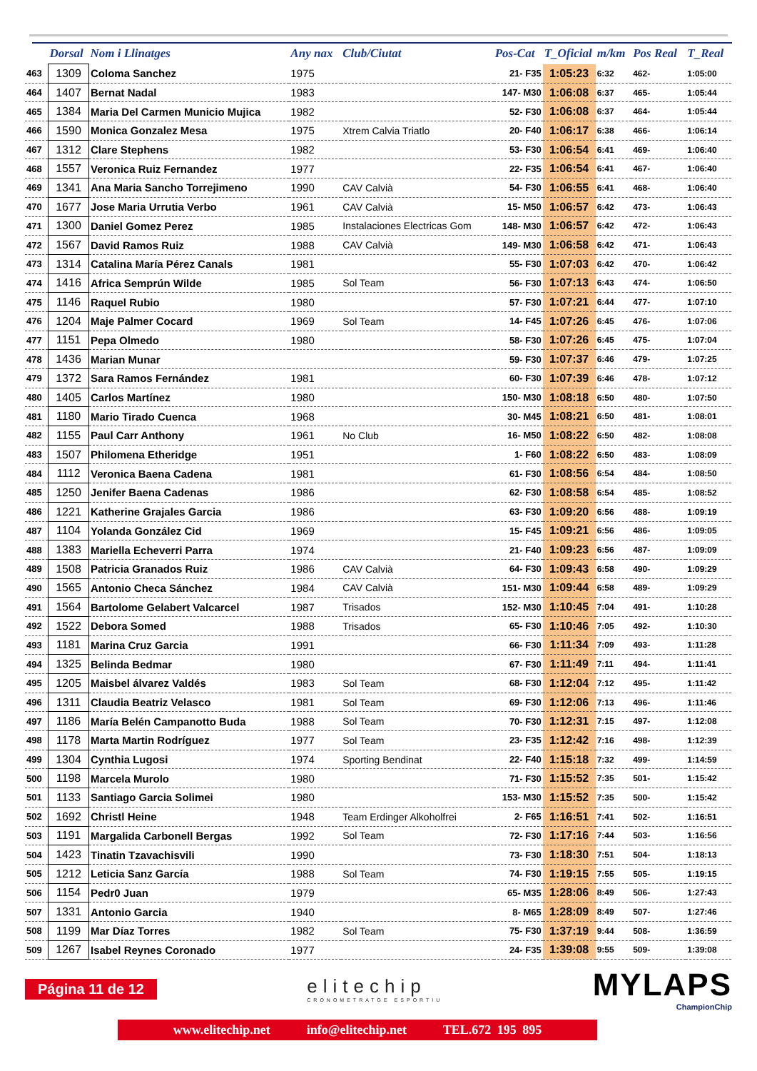| | Dorsal | Nom i Llinatges | Any nax | Club/Ciutat | Pos-Cat | T_Oficial | m/km | Pos Real | T_Real |
| --- | --- | --- | --- | --- | --- | --- | --- | --- | --- |
| 463 | 1309 | Coloma Sanchez | 1975 | | 21- F35 | 1:05:23 | 6:32 | 462- | 1:05:00 |
| 464 | 1407 | Bernat Nadal | 1983 | | 147- M30 | 1:06:08 | 6:37 | 465- | 1:05:44 |
| 465 | 1384 | Maria Del Carmen Municio Mujica | 1982 | | 52- F30 | 1:06:08 | 6:37 | 464- | 1:05:44 |
| 466 | 1590 | Monica Gonzalez Mesa | 1975 | Xtrem Calvia Triatlo | 20- F40 | 1:06:17 | 6:38 | 466- | 1:06:14 |
| 467 | 1312 | Clare Stephens | 1982 | | 53- F30 | 1:06:54 | 6:41 | 469- | 1:06:40 |
| 468 | 1557 | Veronica Ruiz Fernandez | 1977 | | 22- F35 | 1:06:54 | 6:41 | 467- | 1:06:40 |
| 469 | 1341 | Ana Maria Sancho Torrejimeno | 1990 | CAV Calvià | 54- F30 | 1:06:55 | 6:41 | 468- | 1:06:40 |
| 470 | 1677 | Jose Maria Urrutia Verbo | 1961 | CAV Calvià | 15- M50 | 1:06:57 | 6:42 | 473- | 1:06:43 |
| 471 | 1300 | Daniel Gomez Perez | 1985 | Instalaciones Electricas Gom | 148- M30 | 1:06:57 | 6:42 | 472- | 1:06:43 |
| 472 | 1567 | David Ramos Ruiz | 1988 | CAV Calvià | 149- M30 | 1:06:58 | 6:42 | 471- | 1:06:43 |
| 473 | 1314 | Catalina María Pérez Canals | 1981 | | 55- F30 | 1:07:03 | 6:42 | 470- | 1:06:42 |
| 474 | 1416 | Africa Semprún Wilde | 1985 | Sol Team | 56- F30 | 1:07:13 | 6:43 | 474- | 1:06:50 |
| 475 | 1146 | Raquel Rubio | 1980 | | 57- F30 | 1:07:21 | 6:44 | 477- | 1:07:10 |
| 476 | 1204 | Maje Palmer Cocard | 1969 | Sol Team | 14- F45 | 1:07:26 | 6:45 | 476- | 1:07:06 |
| 477 | 1151 | Pepa Olmedo | 1980 | | 58- F30 | 1:07:26 | 6:45 | 475- | 1:07:04 |
| 478 | 1436 | Marian Munar | | | 59- F30 | 1:07:37 | 6:46 | 479- | 1:07:25 |
| 479 | 1372 | Sara Ramos Fernández | 1981 | | 60- F30 | 1:07:39 | 6:46 | 478- | 1:07:12 |
| 480 | 1405 | Carlos Martínez | 1980 | | 150- M30 | 1:08:18 | 6:50 | 480- | 1:07:50 |
| 481 | 1180 | Mario Tirado Cuenca | 1968 | | 30- M45 | 1:08:21 | 6:50 | 481- | 1:08:01 |
| 482 | 1155 | Paul Carr Anthony | 1961 | No Club | 16- M50 | 1:08:22 | 6:50 | 482- | 1:08:08 |
| 483 | 1507 | Philomena Etheridge | 1951 | | 1- F60 | 1:08:22 | 6:50 | 483- | 1:08:09 |
| 484 | 1112 | Veronica Baena Cadena | 1981 | | 61- F30 | 1:08:56 | 6:54 | 484- | 1:08:50 |
| 485 | 1250 | Jenifer Baena Cadenas | 1986 | | 62- F30 | 1:08:58 | 6:54 | 485- | 1:08:52 |
| 486 | 1221 | Katherine Grajales Garcia | 1986 | | 63- F30 | 1:09:20 | 6:56 | 488- | 1:09:19 |
| 487 | 1104 | Yolanda González Cid | 1969 | | 15- F45 | 1:09:21 | 6:56 | 486- | 1:09:05 |
| 488 | 1383 | Mariella Echeverri Parra | 1974 | | 21- F40 | 1:09:23 | 6:56 | 487- | 1:09:09 |
| 489 | 1508 | Patricia Granados Ruiz | 1986 | CAV Calvià | 64- F30 | 1:09:43 | 6:58 | 490- | 1:09:29 |
| 490 | 1565 | Antonio Checa Sánchez | 1984 | CAV Calvià | 151- M30 | 1:09:44 | 6:58 | 489- | 1:09:29 |
| 491 | 1564 | Bartolome Gelabert Valcarcel | 1987 | Trisados | 152- M30 | 1:10:45 | 7:04 | 491- | 1:10:28 |
| 492 | 1522 | Debora Somed | 1988 | Trisados | 65- F30 | 1:10:46 | 7:05 | 492- | 1:10:30 |
| 493 | 1181 | Marina Cruz Garcia | 1991 | | 66- F30 | 1:11:34 | 7:09 | 493- | 1:11:28 |
| 494 | 1325 | Belinda Bedmar | 1980 | | 67- F30 | 1:11:49 | 7:11 | 494- | 1:11:41 |
| 495 | 1205 | Maisbel álvarez Valdés | 1983 | Sol Team | 68- F30 | 1:12:04 | 7:12 | 495- | 1:11:42 |
| 496 | 1311 | Claudia Beatriz Velasco | 1981 | Sol Team | 69- F30 | 1:12:06 | 7:13 | 496- | 1:11:46 |
| 497 | 1186 | María Belén Campanotto Buda | 1988 | Sol Team | 70- F30 | 1:12:31 | 7:15 | 497- | 1:12:08 |
| 498 | 1178 | Marta Martin Rodríguez | 1977 | Sol Team | 23- F35 | 1:12:42 | 7:16 | 498- | 1:12:39 |
| 499 | 1304 | Cynthia Lugosi | 1974 | Sporting Bendinat | 22- F40 | 1:15:18 | 7:32 | 499- | 1:14:59 |
| 500 | 1198 | Marcela Murolo | 1980 | | 71- F30 | 1:15:52 | 7:35 | 501- | 1:15:42 |
| 501 | 1133 | Santiago Garcia Solimei | 1980 | | 153- M30 | 1:15:52 | 7:35 | 500- | 1:15:42 |
| 502 | 1692 | Christl Heine | 1948 | Team Erdinger Alkoholfrei | 2- F65 | 1:16:51 | 7:41 | 502- | 1:16:51 |
| 503 | 1191 | Margalida Carbonell Bergas | 1992 | Sol Team | 72- F30 | 1:17:16 | 7:44 | 503- | 1:16:56 |
| 504 | 1423 | Tinatin Tzavachisvili | 1990 | | 73- F30 | 1:18:30 | 7:51 | 504- | 1:18:13 |
| 505 | 1212 | Leticia Sanz García | 1988 | Sol Team | 74- F30 | 1:19:15 | 7:55 | 505- | 1:19:15 |
| 506 | 1154 | Pedr0 Juan | 1979 | | 65- M35 | 1:28:06 | 8:49 | 506- | 1:27:43 |
| 507 | 1331 | Antonio Garcia | 1940 | | 8- M65 | 1:28:09 | 8:49 | 507- | 1:27:46 |
| 508 | 1199 | Mar Díaz Torres | 1982 | Sol Team | 75- F30 | 1:37:19 | 9:44 | 508- | 1:36:59 |
| 509 | 1267 | Isabel Reynes Coronado | 1977 | | 24- F35 | 1:39:08 | 9:55 | 509- | 1:39:08 |
Página 11 de 12
elitechip
CRONOMETRATGE ESPORTIU
MYLAPS
ChampionChip
www.elitechip.net info@elitechip.net TEL.672 195 895